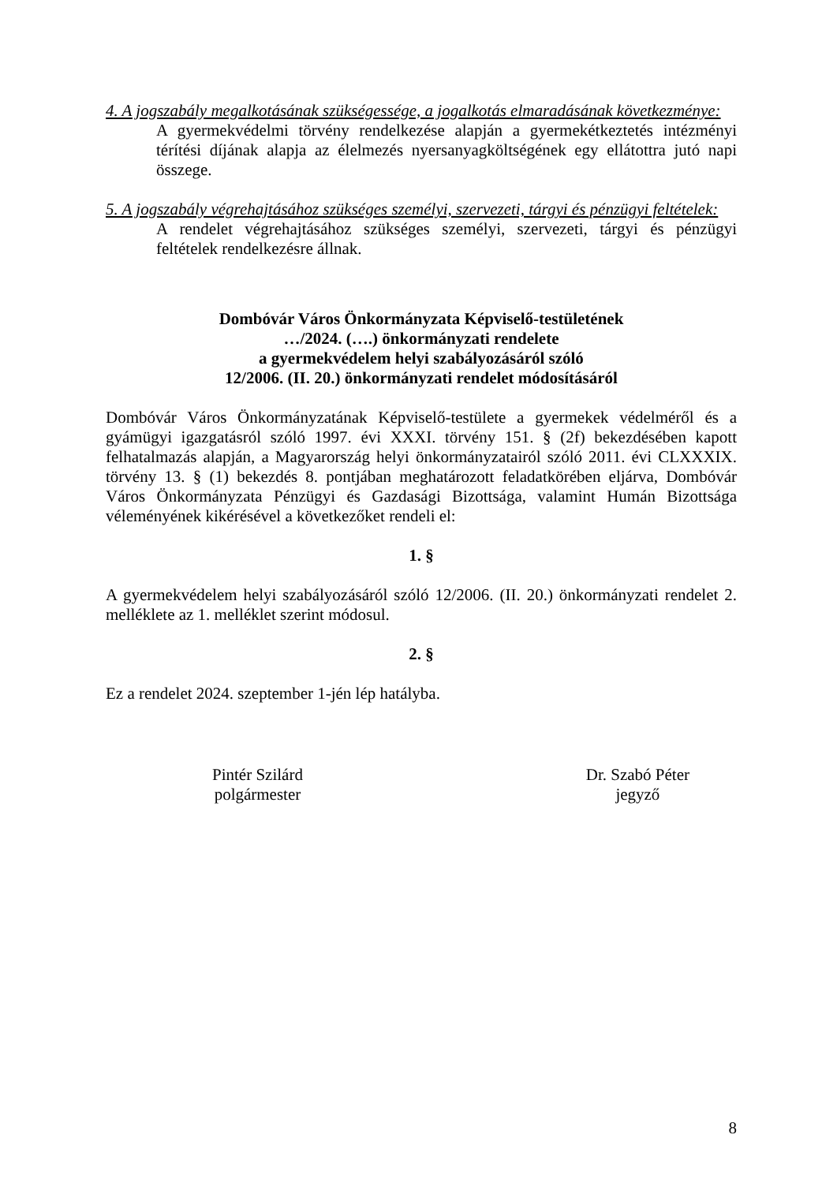4. A jogszabály megalkotásának szükségessége, a jogalkotás elmaradásának következménye:
A gyermekvédelmi törvény rendelkezése alapján a gyermekétkeztetés intézményi térítési díjának alapja az élelmezés nyersanyagköltségének egy ellátottra jutó napi összege.
5. A jogszabály végrehajtásához szükséges személyi, szervezeti, tárgyi és pénzügyi feltételek:
A rendelet végrehajtásához szükséges személyi, szervezeti, tárgyi és pénzügyi feltételek rendelkezésre állnak.
Dombóvár Város Önkormányzata Képviselő-testületének
…/2024. (….) önkormányzati rendelete
a gyermekvédelem helyi szabályozásáról szóló
12/2006. (II. 20.) önkormányzati rendelet módosításáról
Dombóvár Város Önkormányzatának Képviselő-testülete a gyermekek védelméről és a gyámügyi igazgatásról szóló 1997. évi XXXI. törvény 151. § (2f) bekezdésében kapott felhatalmazás alapján, a Magyarország helyi önkormányzatairól szóló 2011. évi CLXXXIX. törvény 13. § (1) bekezdés 8. pontjában meghatározott feladatkörében eljárva, Dombóvár Város Önkormányzata Pénzügyi és Gazdasági Bizottsága, valamint Humán Bizottsága véleményének kikérésével a következőket rendeli el:
1. §
A gyermekvédelem helyi szabályozásáról szóló 12/2006. (II. 20.) önkormányzati rendelet 2. melléklete az 1. melléklet szerint módosul.
2. §
Ez a rendelet 2024. szeptember 1-jén lép hatályba.
Pintér Szilárd
polgármester
Dr. Szabó Péter
jegyző
8